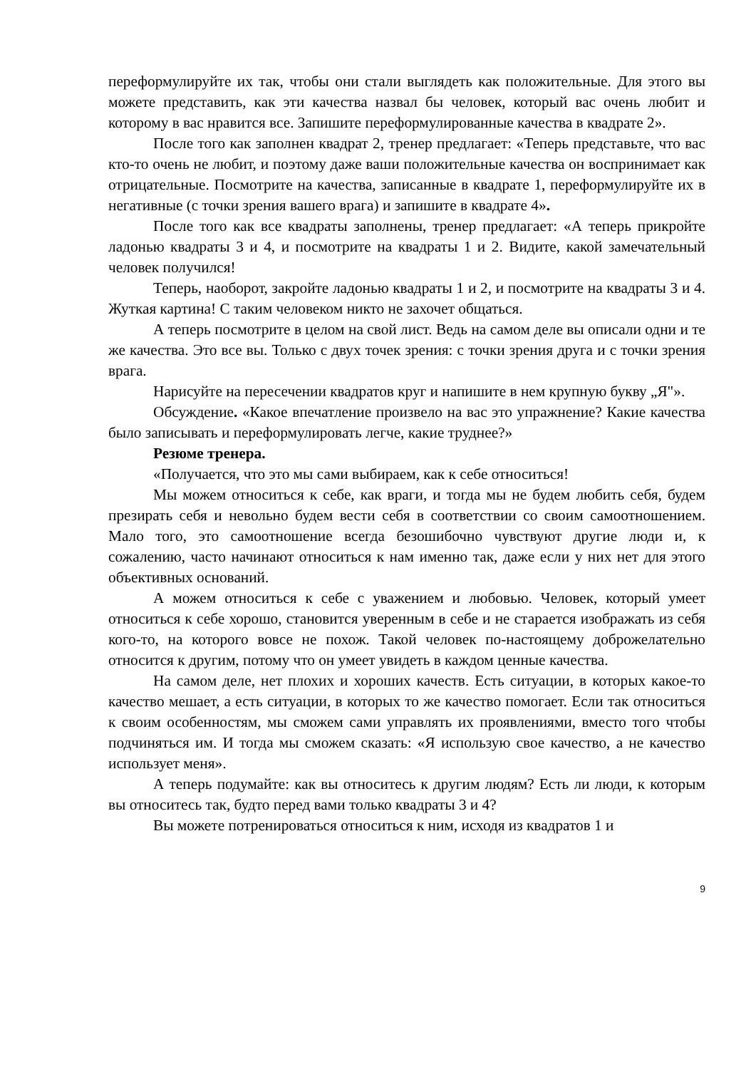переформулируйте их так, чтобы они стали выглядеть как положительные. Для этого вы можете представить, как эти качества назвал бы человек, который вас очень любит и которому в вас нравится все. Запишите переформулированные качества в квадрате 2».
После того как заполнен квадрат 2, тренер предлагает: «Теперь представьте, что вас кто-то очень не любит, и поэтому даже ваши положительные качества он воспринимает как отрицательные. Посмотрите на качества, записанные в квадрате 1, переформулируйте их в негативные (с точки зрения вашего врага) и запишите в квадрате 4».
После того как все квадраты заполнены, тренер предлагает: «А теперь прикройте ладонью квадраты 3 и 4, и посмотрите на квадраты 1 и 2. Видите, какой замечательный человек получился!
Теперь, наоборот, закройте ладонью квадраты 1 и 2, и посмотрите на квадраты 3 и 4. Жуткая картина! С таким человеком никто не захочет общаться.
А теперь посмотрите в целом на свой лист. Ведь на самом деле вы описали одни и те же качества. Это все вы. Только с двух точек зрения: с точки зрения друга и с точки зрения врага.
Нарисуйте на пересечении квадратов круг и напишите в нем крупную букву „Я"».
Обсуждение. «Какое впечатление произвело на вас это упражнение? Какие качества было записывать и переформулировать легче, какие труднее?»
Резюме тренера.
«Получается, что это мы сами выбираем, как к себе относиться!
Мы можем относиться к себе, как враги, и тогда мы не будем любить себя, будем презирать себя и невольно будем вести себя в соответствии со своим самоотношением. Мало того, это самоотношение всегда безошибочно чувствуют другие люди и, к сожалению, часто начинают относиться к нам именно так, даже если у них нет для этого объективных оснований.
А можем относиться к себе с уважением и любовью. Человек, который умеет относиться к себе хорошо, становится уверенным в себе и не старается изображать из себя кого-то, на которого вовсе не похож. Такой человек по-настоящему доброжелательно относится к другим, потому что он умеет увидеть в каждом ценные качества.
На самом деле, нет плохих и хороших качеств. Есть ситуации, в которых какое-то качество мешает, а есть ситуации, в которых то же качество помогает. Если так относиться к своим особенностям, мы сможем сами управлять их проявлениями, вместо того чтобы подчиняться им. И тогда мы сможем сказать: «Я использую свое качество, а не качество использует меня».
А теперь подумайте: как вы относитесь к другим людям? Есть ли люди, к которым вы относитесь так, будто перед вами только квадраты 3 и 4?
Вы можете потренироваться относиться к ним, исходя из квадратов 1 и
9